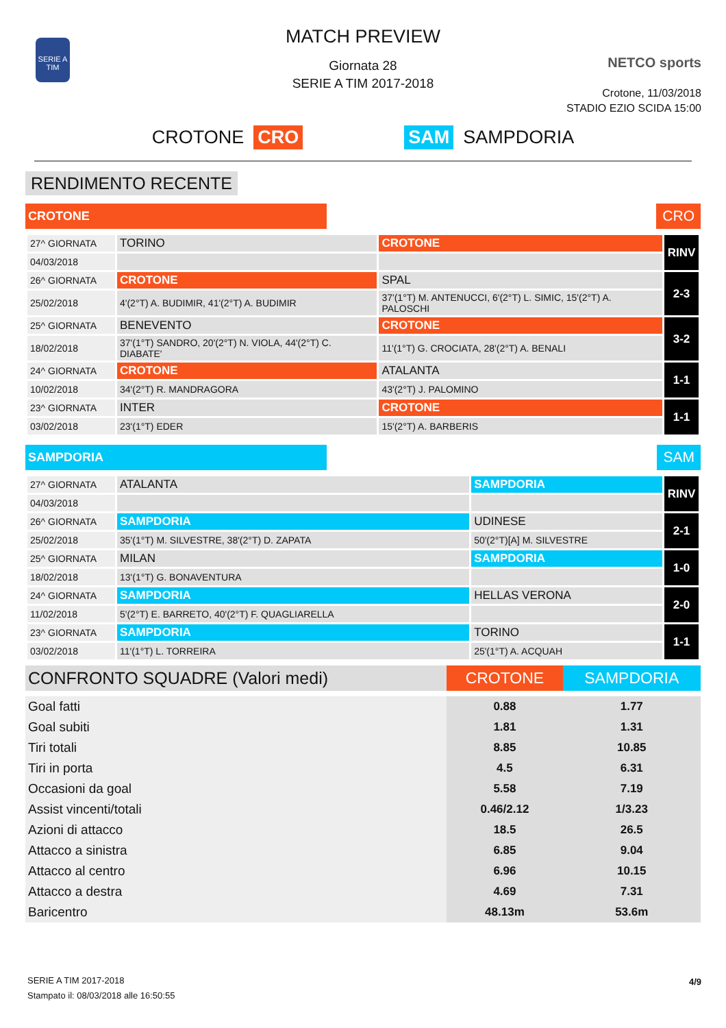SERIE A TIM
MATCH PREVIEW
Giornata 28
SERIE A TIM 2017-2018
NETCO sports
Crotone, 11/03/2018
STADIO EZIO SCIDA 15:00
CROTONE CRO SAM SAMPDORIA
RENDIMENTO RECENTE
CROTONE CRO
| 27^ GIORNATA | TORINO | CROTONE | RINV |
| 04/03/2018 | | | |
| 26^ GIORNATA | CROTONE | SPAL | 2-3 |
| 25/02/2018 | 4'(2°T) A. BUDIMIR, 41'(2°T) A. BUDIMIR | 37'(1°T) M. ANTENUCCI, 6'(2°T) L. SIMIC, 15'(2°T) A. PALOSCHI | |
| 25^ GIORNATA | BENEVENTO | CROTONE | 3-2 |
| 18/02/2018 | 37'(1°T) SANDRO, 20'(2°T) N. VIOLA, 44'(2°T) C. DIABATE' | 11'(1°T) G. CROCIATA, 28'(2°T) A. BENALI | |
| 24^ GIORNATA | CROTONE | ATALANTA | 1-1 |
| 10/02/2018 | 34'(2°T) R. MANDRAGORA | 43'(2°T) J. PALOMINO | |
| 23^ GIORNATA | INTER | CROTONE | 1-1 |
| 03/02/2018 | 23'(1°T) EDER | 15'(2°T) A. BARBERIS | |
SAMPDORIA SAM
| 27^ GIORNATA | ATALANTA | SAMPDORIA | RINV |
| 04/03/2018 | | | |
| 26^ GIORNATA | SAMPDORIA | UDINESE | 2-1 |
| 25/02/2018 | 35'(1°T) M. SILVESTRE, 38'(2°T) D. ZAPATA | 50'(2°T)[A] M. SILVESTRE | |
| 25^ GIORNATA | MILAN | SAMPDORIA | 1-0 |
| 18/02/2018 | 13'(1°T) G. BONAVENTURA | | |
| 24^ GIORNATA | SAMPDORIA | HELLAS VERONA | 2-0 |
| 11/02/2018 | 5'(2°T) E. BARRETO, 40'(2°T) F. QUAGLIARELLA | | |
| 23^ GIORNATA | SAMPDORIA | TORINO | 1-1 |
| 03/02/2018 | 11'(1°T) L. TORREIRA | 25'(1°T) A. ACQUAH | |
| CONFRONTO SQUADRE (Valori medi) | CROTONE | SAMPDORIA |
| --- | --- | --- |
| Goal fatti | 0.88 | 1.77 |
| Goal subiti | 1.81 | 1.31 |
| Tiri totali | 8.85 | 10.85 |
| Tiri in porta | 4.5 | 6.31 |
| Occasioni da goal | 5.58 | 7.19 |
| Assist vincenti/totali | 0.46/2.12 | 1/3.23 |
| Azioni di attacco | 18.5 | 26.5 |
| Attacco a sinistra | 6.85 | 9.04 |
| Attacco al centro | 6.96 | 10.15 |
| Attacco a destra | 4.69 | 7.31 |
| Baricentro | 48.13m | 53.6m |
SERIE A TIM 2017-2018
Stampato il: 08/03/2018 alle 16:50:55
4/9